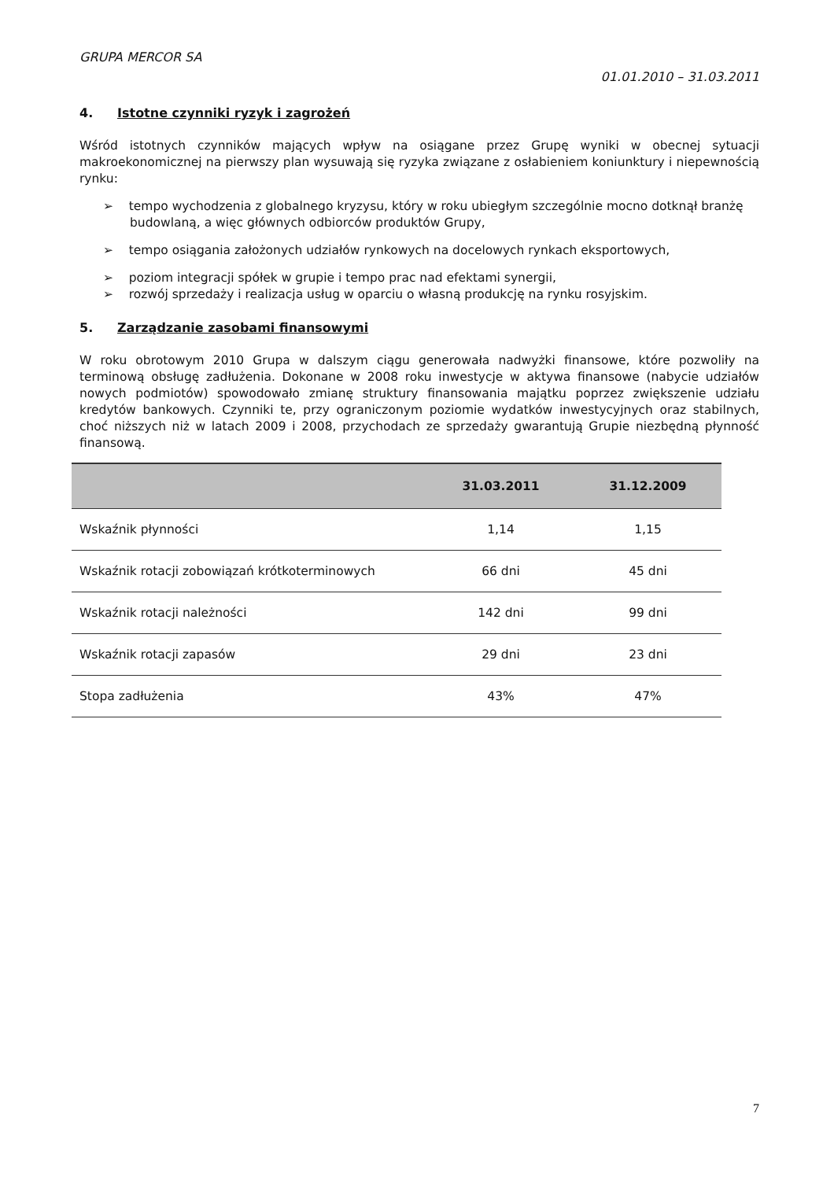GRUPA MERCOR SA
01.01.2010 – 31.03.2011
4. Istotne czynniki ryzyk i zagrożeń
Wśród istotnych czynników mających wpływ na osiągane przez Grupę wyniki w obecnej sytuacji makroekonomicznej na pierwszy plan wysuwają się ryzyka związane z osłabieniem koniunktury i niepewnością rynku:
➢ tempo wychodzenia z globalnego kryzysu, który w roku ubiegłym szczególnie mocno dotknął branżę budowlaną, a więc głównych odbiorców produktów Grupy,
➢ tempo osiągania założonych udziałów rynkowych na docelowych rynkach eksportowych,
➢ poziom integracji spółek w grupie i tempo prac nad efektami synergii,
➢ rozwój sprzedaży i realizacja usług w oparciu o własną produkcję na rynku rosyjskim.
5. Zarządzanie zasobami finansowymi
W roku obrotowym 2010 Grupa w dalszym ciągu generowała nadwyżki finansowe, które pozwoliły na terminową obsługę zadłużenia. Dokonane w 2008 roku inwestycje w aktywa finansowe (nabycie udziałów nowych podmiotów) spowodowało zmianę struktury finansowania majątku poprzez zwiększenie udziału kredytów bankowych. Czynniki te, przy ograniczonym poziomie wydatków inwestycyjnych oraz stabilnych, choć niższych niż w latach 2009 i 2008, przychodach ze sprzedaży gwarantują Grupie niezbędną płynność finansową.
| | 31.03.2011 | 31.12.2009 |
| --- | --- | --- |
| Wskaźnik płynności | 1,14 | 1,15 |
| Wskaźnik rotacji zobowiązań krótkoterminowych | 66 dni | 45 dni |
| Wskaźnik rotacji należności | 142 dni | 99 dni |
| Wskaźnik rotacji zapasów | 29 dni | 23 dni |
| Stopa zadłużenia | 43% | 47% |
7